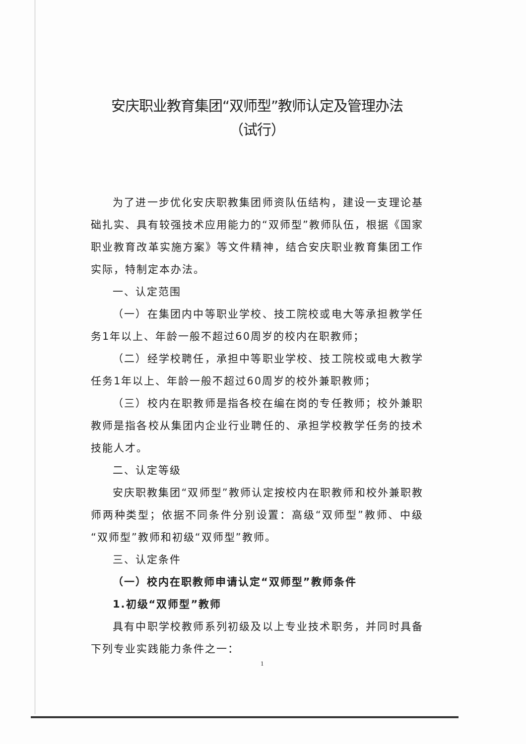安庆职业教育集团“双师型”教师认定及管理办法
（试行）
为了进一步优化安庆职教集团师资队伍结构，建设一支理论基础扎实、具有较强技术应用能力的“双师型”教师队伍，根据《国家职业教育改革实施方案》等文件精神，结合安庆职业教育集团工作实际，特制定本办法。
一、认定范围
（一）在集团内中等职业学校、技工院校或电大等承担教学任务1年以上、年龄一般不超过60周岁的校内在职教师；
（二）经学校聘任，承担中等职业学校、技工院校或电大教学任务1年以上、年龄一般不超过60周岁的校外兼职教师；
（三）校内在职教师是指各校在编在岗的专任教师；校外兼职教师是指各校从集团内企业行业聘任的、承担学校教学任务的技术技能人才。
二、认定等级
安庆职教集团“双师型”教师认定按校内在职教师和校外兼职教师两种类型；依据不同条件分别设置：高级“双师型”教师、中级“双师型”教师和初级“双师型”教师。
三、认定条件
（一）校内在职教师申请认定“双师型”教师条件
1.初级“双师型”教师
具有中职学校教师系列初级及以上专业技术职务，并同时具备下列专业实践能力条件之一：
1